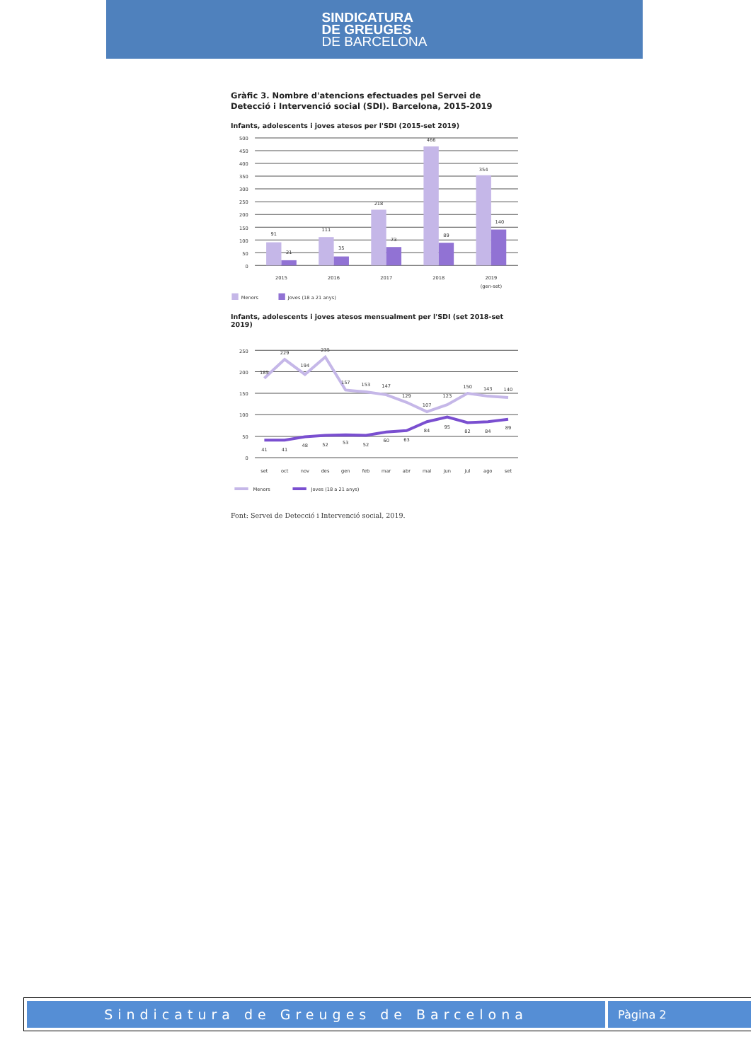SINDICATURA
DE GREUGES
DE BARCELONA
Gràfic 3. Nombre d'atencions efectuades pel Servei de Detecció i Intervenció social (SDI). Barcelona, 2015-2019
Infants, adolescents i joves atesos per l'SDI (2015-set 2019)
500
450
400
350
300
250
200
150
100
50
0
91
21
111
35
218
73
466
89
354
140
2015
2016
2017
2018
2019
(gen-set)
Menors
Joves (18 a 21 anys)
Infants, adolescents i joves atesos mensualment per l'SDI (set 2018-set 2019)
250
200
150
100
50
0
185
229
194
235
157
153
147
129
107
123
150
143
140
41
41
48
52
53
52
60
63
84
95
82
84
89
set
oct
nov
des
gen
feb
mar
abr
mai
jun
jul
ago
set
Menors
Joves (18 a 21 anys)
Font: Servei de Detecció i Intervenció social, 2019.
Sindicatura de Greuges de Barcelona
Pàgina 2